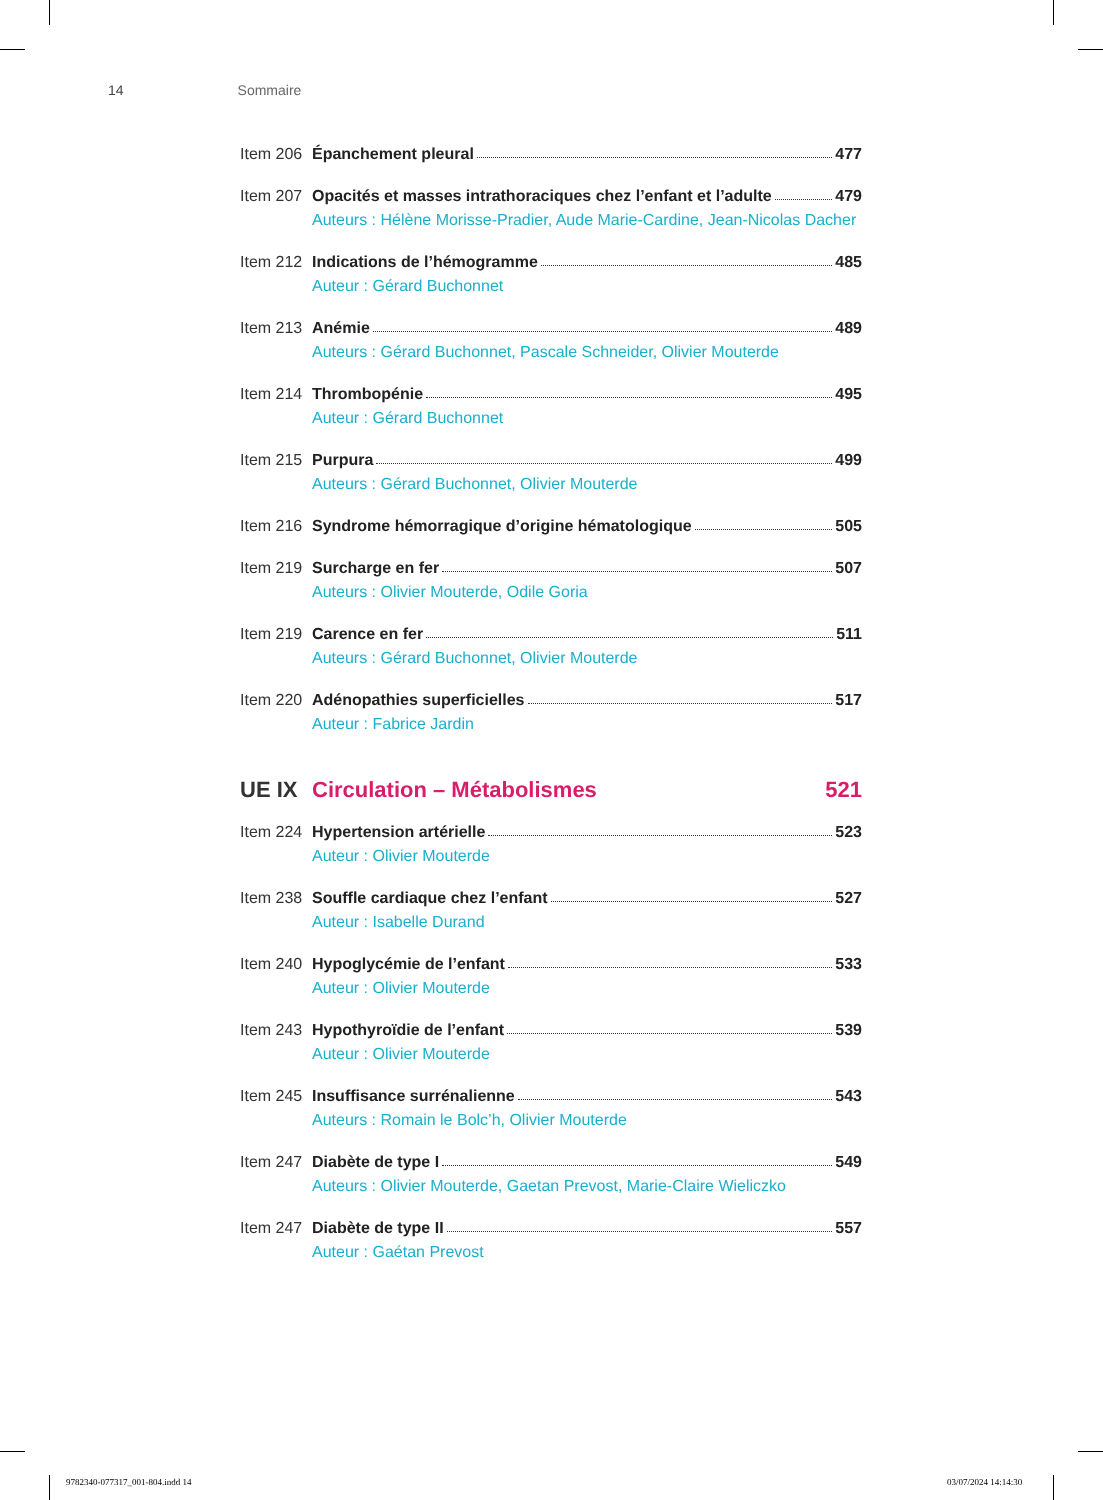14 Sommaire
Item 206
Épanchement pleural 477
Item 207
Opacités et masses intrathoraciques chez l’enfant et l’adulte 479
Auteurs : Hélène Morisse-Pradier, Aude Marie-Cardine, Jean-Nicolas Dacher
Item 212
Indications de l’hémogramme 485
Auteur : Gérard Buchonnet
Item 213
Anémie 489
Auteurs : Gérard Buchonnet, Pascale Schneider, Olivier Mouterde
Item 214
Thrombopénie 495
Auteur : Gérard Buchonnet
Item 215
Purpura 499
Auteurs : Gérard Buchonnet, Olivier Mouterde
Item 216
Syndrome hémorragique d’origine hématologique 505
Item 219
Surcharge en fer 507
Auteurs : Olivier Mouterde, Odile Goria
Item 219
Carence en fer 511
Auteurs : Gérard Buchonnet, Olivier Mouterde
Item 220
Adénopathies superficielles 517
Auteur : Fabrice Jardin
UE IX Circulation – Métabolismes 521
Item 224
Hypertension artérielle 523
Auteur : Olivier Mouterde
Item 238
Souffle cardiaque chez l’enfant 527
Auteur : Isabelle Durand
Item 240
Hypoglycémie de l’enfant 533
Auteur : Olivier Mouterde
Item 243
Hypothyroïdie de l’enfant 539
Auteur : Olivier Mouterde
Item 245
Insuffisance surrénalienne 543
Auteurs : Romain le Bolc’h, Olivier Mouterde
Item 247
Diabète de type I 549
Auteurs : Olivier Mouterde, Gaetan Prevost, Marie-Claire Wieliczko
Item 247
Diabète de type II 557
Auteur : Gaétan Prevost
9782340-077317_001-804.indd 14 03/07/2024 14:14:30